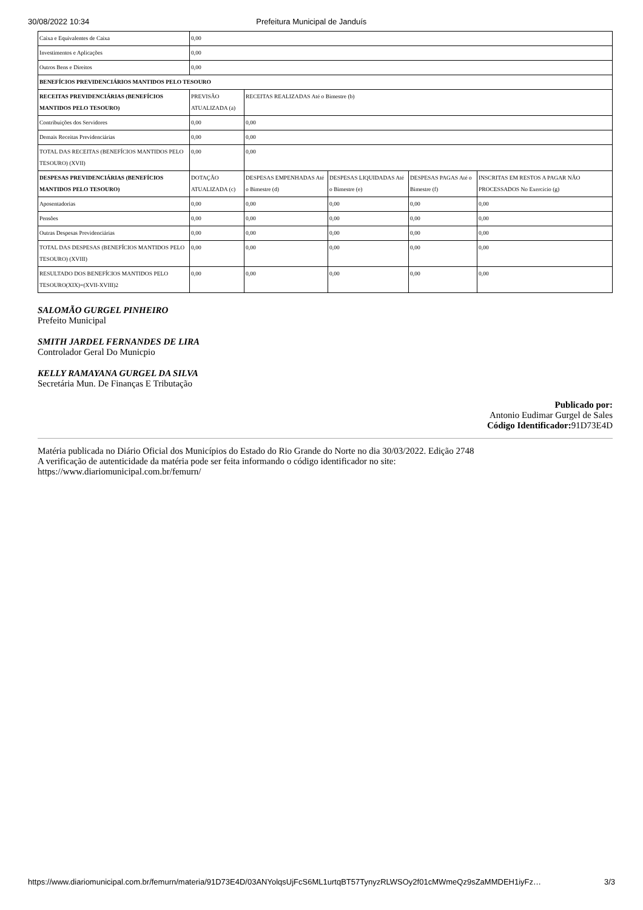30/08/2022 10:34 Prefeitura Municipal de Janduís
| Caixa e Equivalentes de Caixa | 0,00 | | | | |
| Investimentos e Aplicações | 0,00 | | | | |
| Outros Bens e Direitos | 0,00 | | | | |
| BENEFÍCIOS PREVIDENCIÁRIOS MANTIDOS PELO TESOURO | | | | | |
| RECEITAS PREVIDENCIÁRIAS (BENEFÍCIOS MANTIDOS PELO TESOURO) | PREVISÃO ATUALIZADA (a) | RECEITAS REALIZADAS Até o Bimestre (b) | | | |
| Contribuições dos Servidores | 0,00 | 0,00 | | | |
| Demais Receitas Previdenciárias | 0,00 | 0,00 | | | |
| TOTAL DAS RECEITAS (BENEFÍCIOS MANTIDOS PELO TESOURO) (XVII) | 0,00 | 0,00 | | | |
| DESPESAS PREVIDENCIÁRIAS (BENEFÍCIOS MANTIDOS PELO TESOURO) | DOTAÇÃO ATUALIZADA (c) | DESPESAS EMPENHADAS Até o Bimestre (d) | DESPESAS LIQUIDADAS Até o Bimestre (e) | DESPESAS PAGAS Até o Bimestre (f) | INSCRITAS EM RESTOS A PAGAR NÃO PROCESSADOS No Exercício (g) |
| Aposentadorias | 0,00 | 0,00 | 0,00 | 0,00 | 0,00 |
| Pensões | 0,00 | 0,00 | 0,00 | 0,00 | 0,00 |
| Outras Despesas Previdenciárias | 0,00 | 0,00 | 0,00 | 0,00 | 0,00 |
| TOTAL DAS DESPESAS (BENEFÍCIOS MANTIDOS PELO TESOURO) (XVIII) | 0,00 | 0,00 | 0,00 | 0,00 | 0,00 |
| RESULTADO DOS BENEFÍCIOS MANTIDOS PELO TESOURO(XIX)=(XVII-XVIII)2 | 0,00 | 0,00 | 0,00 | 0,00 | 0,00 |
SALOMÃO GURGEL PINHEIRO
Prefeito Municipal
SMITH JARDEL FERNANDES DE LIRA
Controlador Geral Do Municpio
KELLY RAMAYANA GURGEL DA SILVA
Secretária Mun. De Finanças E Tributação
Publicado por:
Antonio Eudimar Gurgel de Sales
Código Identificador: 91D73E4D
Matéria publicada no Diário Oficial dos Municípios do Estado do Rio Grande do Norte no dia 30/03/2022. Edição 2748
A verificação de autenticidade da matéria pode ser feita informando o código identificador no site:
https://www.diariomunicipal.com.br/femurn/
https://www.diariomunicipal.com.br/femurn/materia/91D73E4D/03ANYolqsUjFcS6ML1urtqBT57TynyzRLWSOy2f01cMWmeQz9sZaMMDEH1iyFz… 3/3